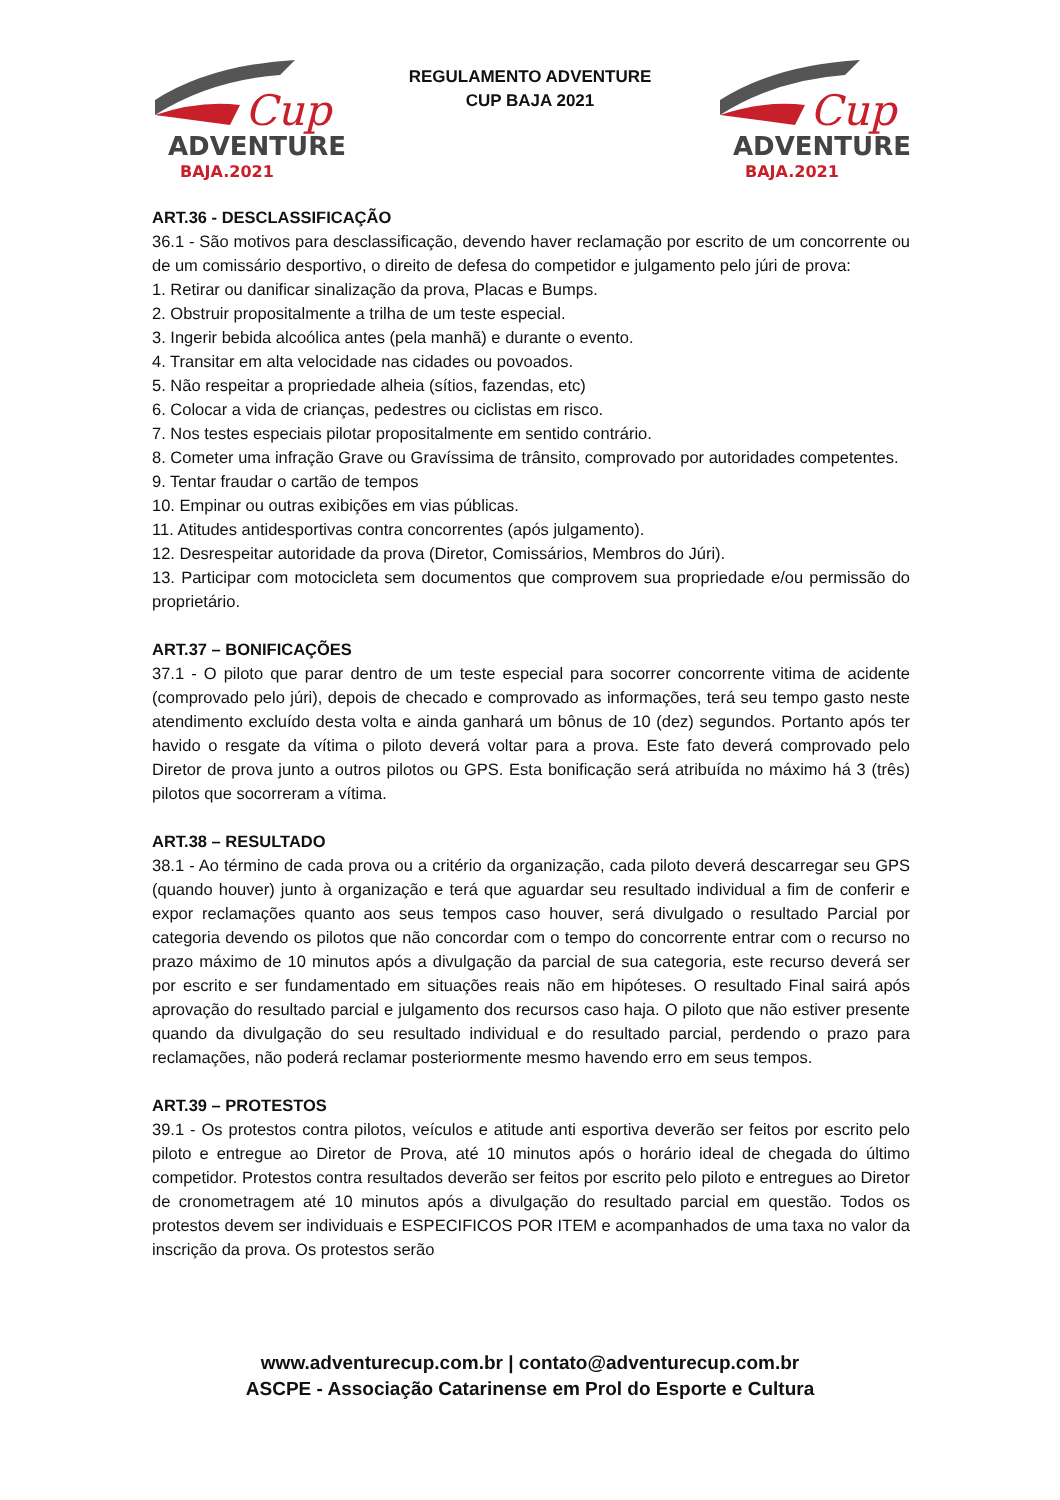Cup
ADVENTURE
BAJA.2021
REGULAMENTO ADVENTURE
CUP BAJA 2021
Cup
ADVENTURE
BAJA.2021
ART.36 - DESCLASSIFICAÇÃO
36.1 - São motivos para desclassificação, devendo haver reclamação por escrito de um concorrente ou de um comissário desportivo, o direito de defesa do competidor e julgamento pelo júri de prova:
1. Retirar ou danificar sinalização da prova, Placas e Bumps.
2. Obstruir propositalmente a trilha de um teste especial.
3. Ingerir bebida alcoólica antes (pela manhã) e durante o evento.
4. Transitar em alta velocidade nas cidades ou povoados.
5. Não respeitar a propriedade alheia (sítios, fazendas, etc)
6. Colocar a vida de crianças, pedestres ou ciclistas em risco.
7. Nos testes especiais pilotar propositalmente em sentido contrário.
8. Cometer uma infração Grave ou Gravíssima de trânsito, comprovado por autoridades competentes.
9. Tentar fraudar o cartão de tempos
10. Empinar ou outras exibições em vias públicas.
11. Atitudes antidesportivas contra concorrentes (após julgamento).
12. Desrespeitar autoridade da prova (Diretor, Comissários, Membros do Júri).
13. Participar com motocicleta sem documentos que comprovem sua propriedade e/ou permissão do proprietário.
ART.37 – BONIFICAÇÕES
37.1 - O piloto que parar dentro de um teste especial para socorrer concorrente vitima de acidente (comprovado pelo júri), depois de checado e comprovado as informações, terá seu tempo gasto neste atendimento excluído desta volta e ainda ganhará um bônus de 10 (dez) segundos. Portanto após ter havido o resgate da vítima o piloto deverá voltar para a prova. Este fato deverá comprovado pelo Diretor de prova junto a outros pilotos ou GPS. Esta bonificação será atribuída no máximo há 3 (três) pilotos que socorreram a vítima.
ART.38 – RESULTADO
38.1 - Ao término de cada prova ou a critério da organização, cada piloto deverá descarregar seu GPS (quando houver) junto à organização e terá que aguardar seu resultado individual a fim de conferir e expor reclamações quanto aos seus tempos caso houver, será divulgado o resultado Parcial por categoria devendo os pilotos que não concordar com o tempo do concorrente entrar com o recurso no prazo máximo de 10 minutos após a divulgação da parcial de sua categoria, este recurso deverá ser por escrito e ser fundamentado em situações reais não em hipóteses. O resultado Final sairá após aprovação do resultado parcial e julgamento dos recursos caso haja. O piloto que não estiver presente quando da divulgação do seu resultado individual e do resultado parcial, perdendo o prazo para reclamações, não poderá reclamar posteriormente mesmo havendo erro em seus tempos.
ART.39 – PROTESTOS
39.1 - Os protestos contra pilotos, veículos e atitude anti esportiva deverão ser feitos por escrito pelo piloto e entregue ao Diretor de Prova, até 10 minutos após o horário ideal de chegada do último competidor. Protestos contra resultados deverão ser feitos por escrito pelo piloto e entregues ao Diretor de cronometragem até 10 minutos após a divulgação do resultado parcial em questão. Todos os protestos devem ser individuais e ESPECIFICOS POR ITEM e acompanhados de uma taxa no valor da inscrição da prova. Os protestos serão
www.adventurecup.com.br | contato@adventurecup.com.br
ASCPE - Associação Catarinense em Prol do Esporte e Cultura